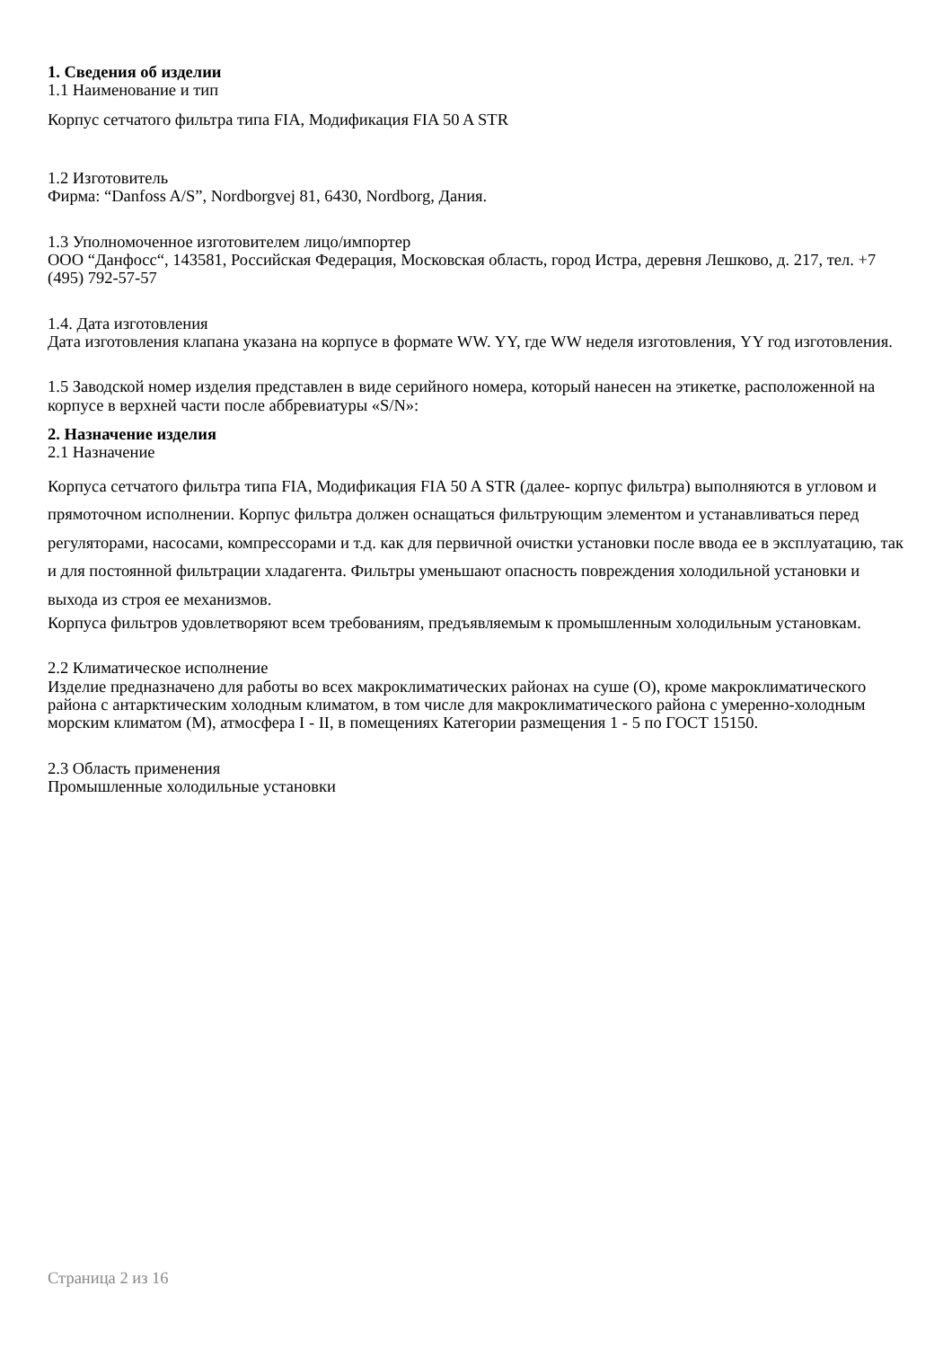1. Сведения об изделии
1.1 Наименование и тип
Корпус сетчатого фильтра типа FIA, Модификация FIA 50 A STR
1.2 Изготовитель
Фирма: “Danfoss A/S”, Nordborgvej 81, 6430, Nordborg, Дания.
1.3 Уполномоченное изготовителем лицо/импортер
ООО “Данфосс“, 143581, Российская Федерация, Московская область, город Истра, деревня Лешково, д. 217, тел. +7 (495) 792-57-57
1.4. Дата изготовления
Дата изготовления клапана указана на корпусе в формате WW. YY, где WW неделя изготовления, YY год изготовления.
1.5 Заводской номер изделия представлен в виде серийного номера, который нанесен на этикетке, расположенной на корпусе в верхней части после аббревиатуры «S/N»:
2. Назначение изделия
2.1 Назначение
Корпуса сетчатого фильтра типа FIA, Модификация FIA 50 A STR (далее- корпус фильтра) выполняются в угловом и прямоточном исполнении. Корпус фильтра должен оснащаться фильтрующим элементом и устанавливаться перед регуляторами, насосами, компрессорами и т.д. как для первичной очистки установки после ввода ее в эксплуатацию, так и для постоянной фильтрации хладагента. Фильтры уменьшают опасность повреждения холодильной установки и выхода из строя ее механизмов.
Корпуса фильтров удовлетворяют всем требованиям, предъявляемым к промышленным холодильным установкам.
2.2 Климатическое исполнение
Изделие предназначено для работы во всех макроклиматических районах на суше (О), кроме макроклиматического района с антарктическим холодным климатом, в том числе для макроклиматического района с умеренно-холодным морским климатом (М), атмосфера I - II, в помещениях Категории размещения 1 - 5 по ГОСТ 15150.
2.3 Область применения
Промышленные холодильные установки
Страница 2 из 16